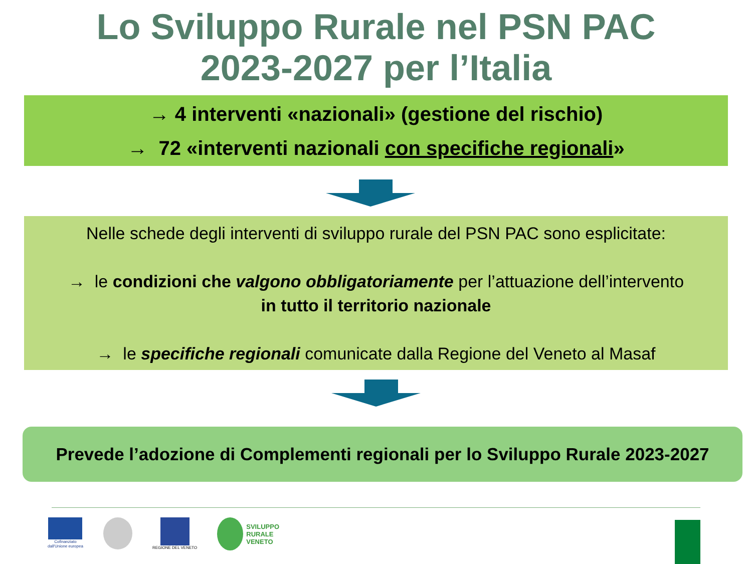Lo Sviluppo Rurale nel PSN PAC
2023-2027 per l’Italia
→ 4 interventi «nazionali» (gestione del rischio)
→ 72 «interventi nazionali con specifiche regionali»
Nelle schede degli interventi di sviluppo rurale del PSN PAC sono esplicitate:
→ le condizioni che valgono obbligatoriamente per l’attuazione dell’intervento
in tutto il territorio nazionale
→ le specifiche regionali comunicate dalla Regione del Veneto al Masaf
Prevede l’adozione di Complementi regionali per lo Sviluppo Rurale 2023-2027
Cofinanziato
dall'Unione europea
REGIONE DEL VENETO
SVILUPPO
RURALE
VENETO